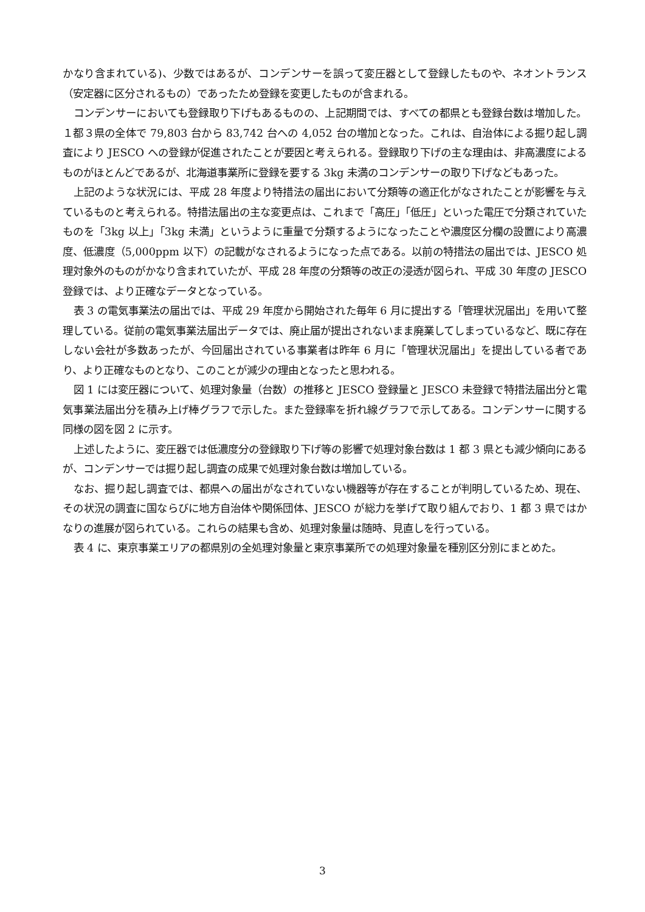かなり含まれている)、少数ではあるが、コンデンサーを誤って変圧器として登録したものや、ネオントランス（安定器に区分されるもの）であったため登録を変更したものが含まれる。
コンデンサーにおいても登録取り下げもあるものの、上記期間では、すべての都県とも登録台数は増加した。１都３県の全体で 79,803 台から 83,742 台への 4,052 台の増加となった。これは、自治体による掘り起し調査により JESCO への登録が促進されたことが要因と考えられる。登録取り下げの主な理由は、非高濃度によるものがほとんどであるが、北海道事業所に登録を要する 3kg 未満のコンデンサーの取り下げなどもあった。
上記のような状況には、平成 28 年度より特措法の届出において分類等の適正化がなされたことが影響を与えているものと考えられる。特措法届出の主な変更点は、これまで「高圧」「低圧」といった電圧で分類されていたものを「3kg 以上」「3kg 未満」というように重量で分類するようになったことや濃度区分欄の設置により高濃度、低濃度（5,000ppm 以下）の記載がなされるようになった点である。以前の特措法の届出では、JESCO 処理対象外のものがかなり含まれていたが、平成 28 年度の分類等の改正の浸透が図られ、平成 30 年度の JESCO 登録では、より正確なデータとなっている。
表 3 の電気事業法の届出では、平成 29 年度から開始された毎年 6 月に提出する「管理状況届出」を用いて整理している。従前の電気事業法届出データでは、廃止届が提出されないまま廃業してしまっているなど、既に存在しない会社が多数あったが、今回届出されている事業者は昨年 6 月に「管理状況届出」を提出している者であり、より正確なものとなり、このことが減少の理由となったと思われる。
図 1 には変圧器について、処理対象量（台数）の推移と JESCO 登録量と JESCO 未登録で特措法届出分と電気事業法届出分を積み上げ棒グラフで示した。また登録率を折れ線グラフで示してある。コンデンサーに関する同様の図を図 2 に示す。
上述したように、変圧器では低濃度分の登録取り下げ等の影響で処理対象台数は 1 都 3 県とも減少傾向にあるが、コンデンサーでは掘り起し調査の成果で処理対象台数は増加している。
なお、掘り起し調査では、都県への届出がなされていない機器等が存在することが判明しているため、現在、その状況の調査に国ならびに地方自治体や関係団体、JESCO が総力を挙げて取り組んでおり、1 都 3 県ではかなりの進展が図られている。これらの結果も含め、処理対象量は随時、見直しを行っている。
表 4 に、東京事業エリアの都県別の全処理対象量と東京事業所での処理対象量を種別区分別にまとめた。
3